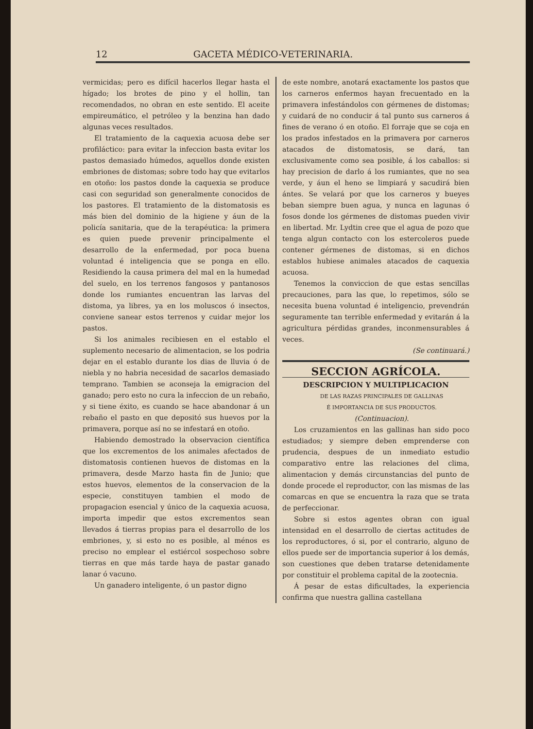12 GACETA MÉDICO-VETERINARIA.
vermicidas; pero es difícil hacerlos llegar hasta el hígado; los brotes de pino y el hollin, tan recomendados, no obran en este sentido. El aceite empireumático, el petróleo y la benzina han dado algunas veces resultados.
El tratamiento de la caquexia acuosa debe ser profiláctico: para evitar la infeccion basta evitar los pastos demasiado húmedos, aquellos donde existen embriones de distomas; sobre todo hay que evitarlos en otoño: los pastos donde la caquexia se produce casi con seguridad son generalmente conocidos de los pastores. El tratamiento de la distomatosis es más bien del dominio de la higiene y áun de la policía sanitaria, que de la terapéutica: la primera es quien puede prevenir principalmente el desarrollo de la enfermedad, por poca buena voluntad é inteligencia que se ponga en ello. Residiendo la causa primera del mal en la humedad del suelo, en los terrenos fangosos y pantanosos donde los rumiantes encuentran las larvas del distoma, ya libres, ya en los moluscos ó insectos, conviene sanear estos terrenos y cuidar mejor los pastos.
Si los animales recibiesen en el establo el suplemento necesario de alimentacion, se los podria dejar en el establo durante los dias de lluvia ó de niebla y no habria necesidad de sacarlos demasiado temprano. Tambien se aconseja la emigracion del ganado; pero esto no cura la infeccion de un rebaño, y si tiene éxito, es cuando se hace abandonar á un rebaño el pasto en que depositó sus huevos por la primavera, porque así no se infestará en otoño.
Habiendo demostrado la observacion científica que los excrementos de los animales afectados de distomatosis contienen huevos de distomas en la primavera, desde Marzo hasta fin de Junio; que estos huevos, elementos de la conservacion de la especie, constituyen tambien el modo de propagacion esencial y único de la caquexia acuosa, importa impedir que estos excrementos sean llevados á tierras propias para el desarrollo de los embriones, y, si esto no es posible, al ménos es preciso no emplear el estiércol sospechoso sobre tierras en que más tarde haya de pastar ganado lanar ó vacuno.
Un ganadero inteligente, ó un pastor digno
de este nombre, anotará exactamente los pastos que los carneros enfermos hayan frecuentado en la primavera infestándolos con gérmenes de distomas; y cuidará de no conducir á tal punto sus carneros á fines de verano ó en otoño. El forraje que se coja en los prados infestados en la primavera por carneros atacados de distomatosis, se dará, tan exclusivamente como sea posible, á los caballos: si hay precision de darlo á los rumiantes, que no sea verde, y áun el heno se limpiará y sacudirá bien ántes. Se velará por que los carneros y bueyes beban siempre buen agua, y nunca en lagunas ó fosos donde los gérmenes de distomas pueden vivir en libertad. Mr. Lydtin cree que el agua de pozo que tenga algun contacto con los estercoleros puede contener gérmenes de distomas, si en dichos establos hubiese animales atacados de caquexia acuosa.
Tenemos la conviccion de que estas sencillas precauciones, para las que, lo repetimos, sólo se necesita buena voluntad é inteligencio, prevendrán seguramente tan terrible enfermedad y evitarán á la agricultura pérdidas grandes, inconmensurables á veces.
(Se continuará.)
SECCION AGRÍCOLA.
DESCRIPCION Y MULTIPLICACION
DE LAS RAZAS PRINCIPALES DE GALLINAS
É IMPORTANCIA DE SUS PRODUCTOS.
(Continuacion).
Los cruzamientos en las gallinas han sido poco estudiados; y siempre deben emprenderse con prudencia, despues de un inmediato estudio comparativo entre las relaciones del clima, alimentacion y demás circunstancias del punto de donde procede el reproductor, con las mismas de las comarcas en que se encuentra la raza que se trata de perfeccionar.
Sobre si estos agentes obran con igual intensidad en el desarrollo de ciertas actitudes de los reproductores, ó si, por el contrario, alguno de ellos puede ser de importancia superior á los demás, son cuestiones que deben tratarse detenidamente por constituir el problema capital de la zootecnia.
Á pesar de estas dificultades, la experiencia confirma que nuestra gallina castellana